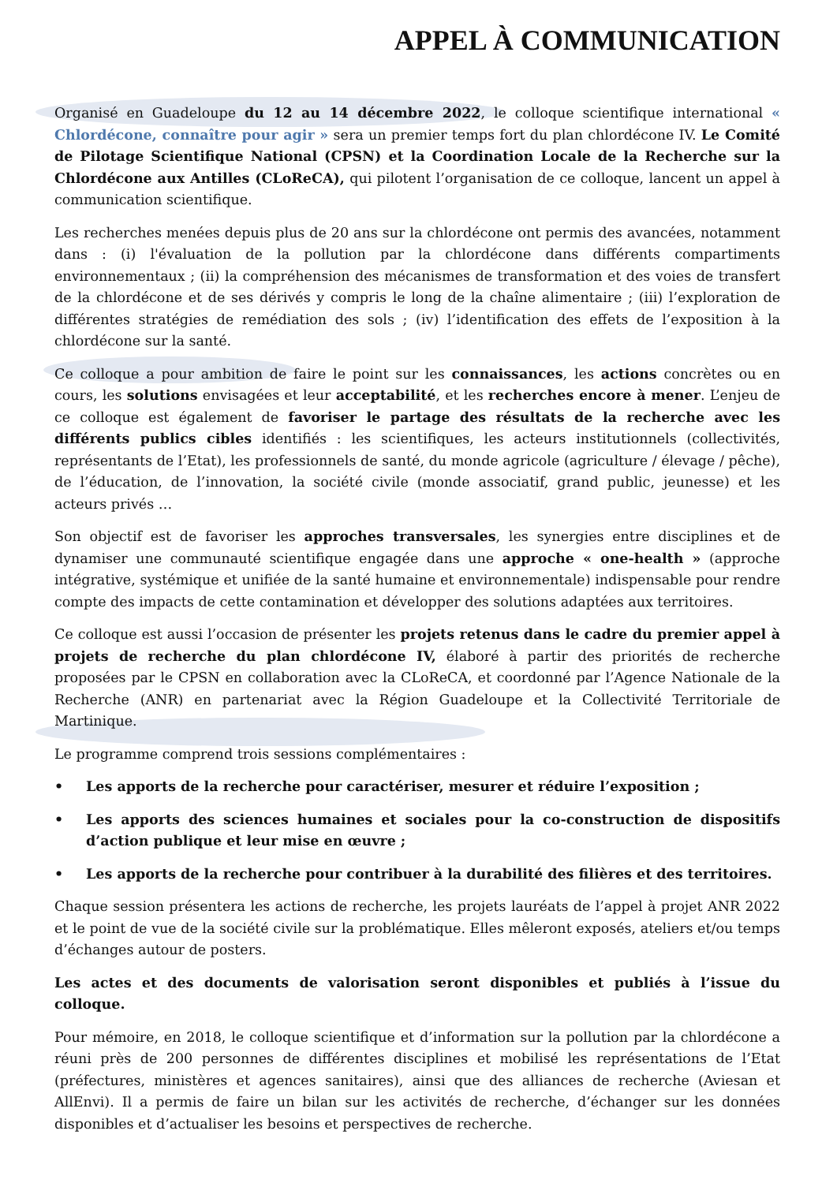APPEL À COMMUNICATION
Organisé en Guadeloupe du 12 au 14 décembre 2022, le colloque scientifique international « Chlordécone, connaître pour agir » sera un premier temps fort du plan chlordécone IV. Le Comité de Pilotage Scientifique National (CPSN) et la Coordination Locale de la Recherche sur la Chlordécone aux Antilles (CLoReCA), qui pilotent l’organisation de ce colloque, lancent un appel à communication scientifique.
Les recherches menées depuis plus de 20 ans sur la chlordécone ont permis des avancées, notamment dans : (i) l'évaluation de la pollution par la chlordécone dans différents compartiments environnementaux ; (ii) la compréhension des mécanismes de transformation et des voies de transfert de la chlordécone et de ses dérivés y compris le long de la chaîne alimentaire ; (iii) l’exploration de différentes stratégies de remédiation des sols ; (iv) l’identification des effets de l’exposition à la chlordécone sur la santé.
Ce colloque a pour ambition de faire le point sur les connaissances, les actions concrètes ou en cours, les solutions envisagées et leur acceptabilité, et les recherches encore à mener. L’enjeu de ce colloque est également de favoriser le partage des résultats de la recherche avec les différents publics cibles identifiés : les scientifiques, les acteurs institutionnels (collectivités, représentants de l’Etat), les professionnels de santé, du monde agricole (agriculture / élevage / pêche), de l’éducation, de l’innovation, la société civile (monde associatif, grand public, jeunesse) et les acteurs privés …
Son objectif est de favoriser les approches transversales, les synergies entre disciplines et de dynamiser une communauté scientifique engagée dans une approche « one-health » (approche intégrative, systémique et unifiée de la santé humaine et environnementale) indispensable pour rendre compte des impacts de cette contamination et développer des solutions adaptées aux territoires.
Ce colloque est aussi l’occasion de présenter les projets retenus dans le cadre du premier appel à projets de recherche du plan chlordécone IV, élaboré à partir des priorités de recherche proposées par le CPSN en collaboration avec la CLoReCA, et coordonné par l’Agence Nationale de la Recherche (ANR) en partenariat avec la Région Guadeloupe et la Collectivité Territoriale de Martinique.
Le programme comprend trois sessions complémentaires :
• Les apports de la recherche pour caractériser, mesurer et réduire l’exposition ;
• Les apports des sciences humaines et sociales pour la co-construction de dispositifs d’action publique et leur mise en œuvre ;
• Les apports de la recherche pour contribuer à la durabilité des filières et des territoires.
Chaque session présentera les actions de recherche, les projets lauréats de l’appel à projet ANR 2022 et le point de vue de la société civile sur la problématique. Elles mêleront exposés, ateliers et/ou temps d’échanges autour de posters.
Les actes et des documents de valorisation seront disponibles et publiés à l’issue du colloque.
Pour mémoire, en 2018, le colloque scientifique et d’information sur la pollution par la chlordécone a réuni près de 200 personnes de différentes disciplines et mobilisé les représentations de l’Etat (préfectures, ministères et agences sanitaires), ainsi que des alliances de recherche (Aviesan et AllEnvi). Il a permis de faire un bilan sur les activités de recherche, d’échanger sur les données disponibles et d’actualiser les besoins et perspectives de recherche.